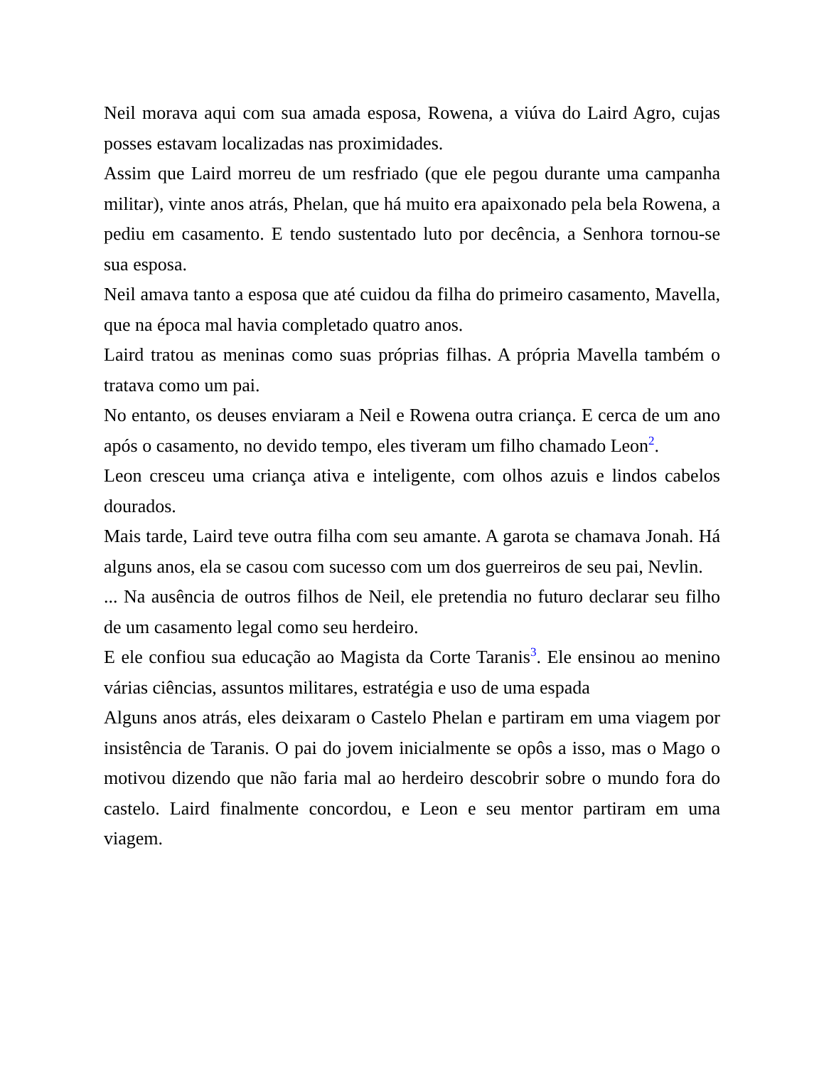Neil morava aqui com sua amada esposa, Rowena, a viúva do Laird Agro, cujas posses estavam localizadas nas proximidades.
Assim que Laird morreu de um resfriado (que ele pegou durante uma campanha militar), vinte anos atrás, Phelan, que há muito era apaixonado pela bela Rowena, a pediu em casamento. E tendo sustentado luto por decência, a Senhora tornou-se sua esposa.
Neil amava tanto a esposa que até cuidou da filha do primeiro casamento, Mavella, que na época mal havia completado quatro anos.
Laird tratou as meninas como suas próprias filhas. A própria Mavella também o tratava como um pai.
No entanto, os deuses enviaram a Neil e Rowena outra criança. E cerca de um ano após o casamento, no devido tempo, eles tiveram um filho chamado Leon<sup>2</sup>.
Leon cresceu uma criança ativa e inteligente, com olhos azuis e lindos cabelos dourados.
Mais tarde, Laird teve outra filha com seu amante. A garota se chamava Jonah. Há alguns anos, ela se casou com sucesso com um dos guerreiros de seu pai, Nevlin.
... Na ausência de outros filhos de Neil, ele pretendia no futuro declarar seu filho de um casamento legal como seu herdeiro.
E ele confiou sua educação ao Magista da Corte Taranis<sup>3</sup>. Ele ensinou ao menino várias ciências, assuntos militares, estratégia e uso de uma espada
Alguns anos atrás, eles deixaram o Castelo Phelan e partiram em uma viagem por insistência de Taranis. O pai do jovem inicialmente se opôs a isso, mas o Mago o motivou dizendo que não faria mal ao herdeiro descobrir sobre o mundo fora do castelo. Laird finalmente concordou, e Leon e seu mentor partiram em uma viagem.